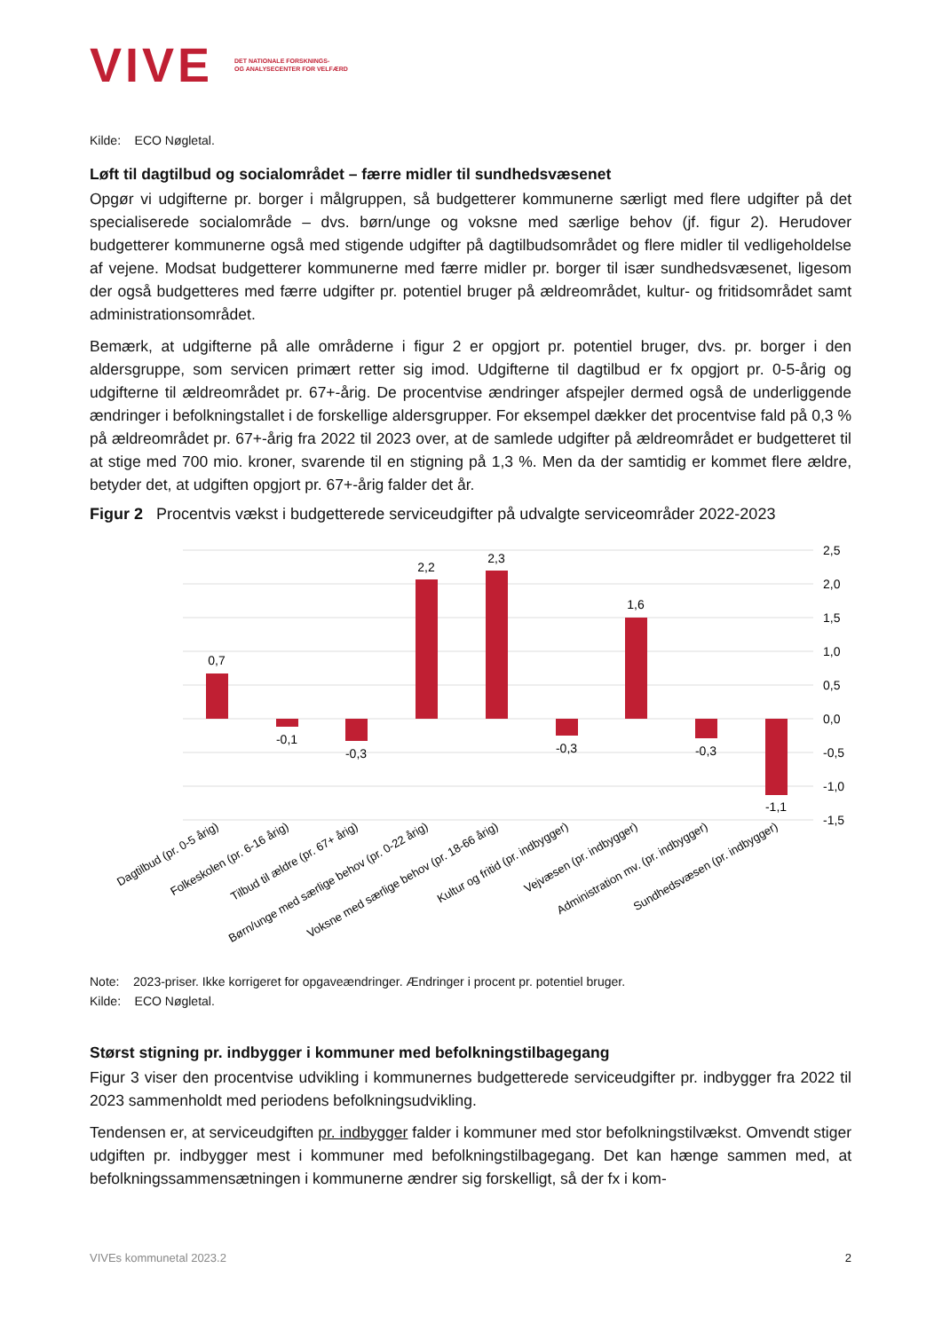VIVE DET NATIONALE FORSKNINGS-
OG ANALYSECENTER FOR VELFÆRD
Kilde: ECO Nøgletal.
Løft til dagtilbud og socialområdet – færre midler til sundhedsvæsenet
Opgør vi udgifterne pr. borger i målgruppen, så budgetterer kommunerne særligt med flere udgifter på det specialiserede socialområde – dvs. børn/unge og voksne med særlige behov (jf. figur 2). Herudover budgetterer kommunerne også med stigende udgifter på dagtilbudsområdet og flere midler til vedligeholdelse af vejene. Modsat budgetterer kommunerne med færre midler pr. borger til især sundhedsvæsenet, ligesom der også budgetteres med færre udgifter pr. potentiel bruger på ældreområdet, kultur- og fritidsområdet samt administrationsområdet.
Bemærk, at udgifterne på alle områderne i figur 2 er opgjort pr. potentiel bruger, dvs. pr. borger i den aldersgruppe, som servicen primært retter sig imod. Udgifterne til dagtilbud er fx opgjort pr. 0-5-årig og udgifterne til ældreområdet pr. 67+-årig. De procentvise ændringer afspejler dermed også de underliggende ændringer i befolkningstallet i de forskellige aldersgrupper. For eksempel dækker det procentvise fald på 0,3 % på ældreområdet pr. 67+-årig fra 2022 til 2023 over, at de samlede udgifter på ældreområdet er budgetteret til at stige med 700 mio. kroner, svarende til en stigning på 1,3 %. Men da der samtidig er kommet flere ældre, betyder det, at udgiften opgjort pr. 67+-årig falder det år.
Figur 2 Procentvis vækst i budgetterede serviceudgifter på udvalgte serviceområder 2022-2023
2,5
2,0
1,5
1,0
0,5
0,0
-0,5
-1,0
-1,5
0,7
-0,1
-0,3
2,2
2,3
-0,3
1,6
-0,3
-1,1
Dagtilbud (pr. 0-5 årig)
Folkeskolen (pr. 6-16 årig)
Tilbud til ældre (pr. 67+ årig)
Børn/unge med særlige behov (pr. 0-22 årig)
Voksne med særlige behov (pr. 18-66 årig)
Kultur og fritid (pr. indbygger)
Vejvæsen (pr. indbygger)
Administration mv. (pr. indbygger)
Sundhedsvæsen (pr. indbygger)
Note: 2023-priser. Ikke korrigeret for opgaveændringer. Ændringer i procent pr. potentiel bruger.
Kilde: ECO Nøgletal.
Størst stigning pr. indbygger i kommuner med befolkningstilbagegang
Figur 3 viser den procentvise udvikling i kommunernes budgetterede serviceudgifter pr. indbygger fra 2022 til 2023 sammenholdt med periodens befolkningsudvikling.
Tendensen er, at serviceudgiften pr. indbygger falder i kommuner med stor befolkningstilvækst. Omvendt stiger udgiften pr. indbygger mest i kommuner med befolkningstilbagegang. Det kan hænge sammen med, at befolkningssammensætningen i kommunerne ændrer sig forskelligt, så der fx i kom-
VIVEs kommunetal 2023.2 2